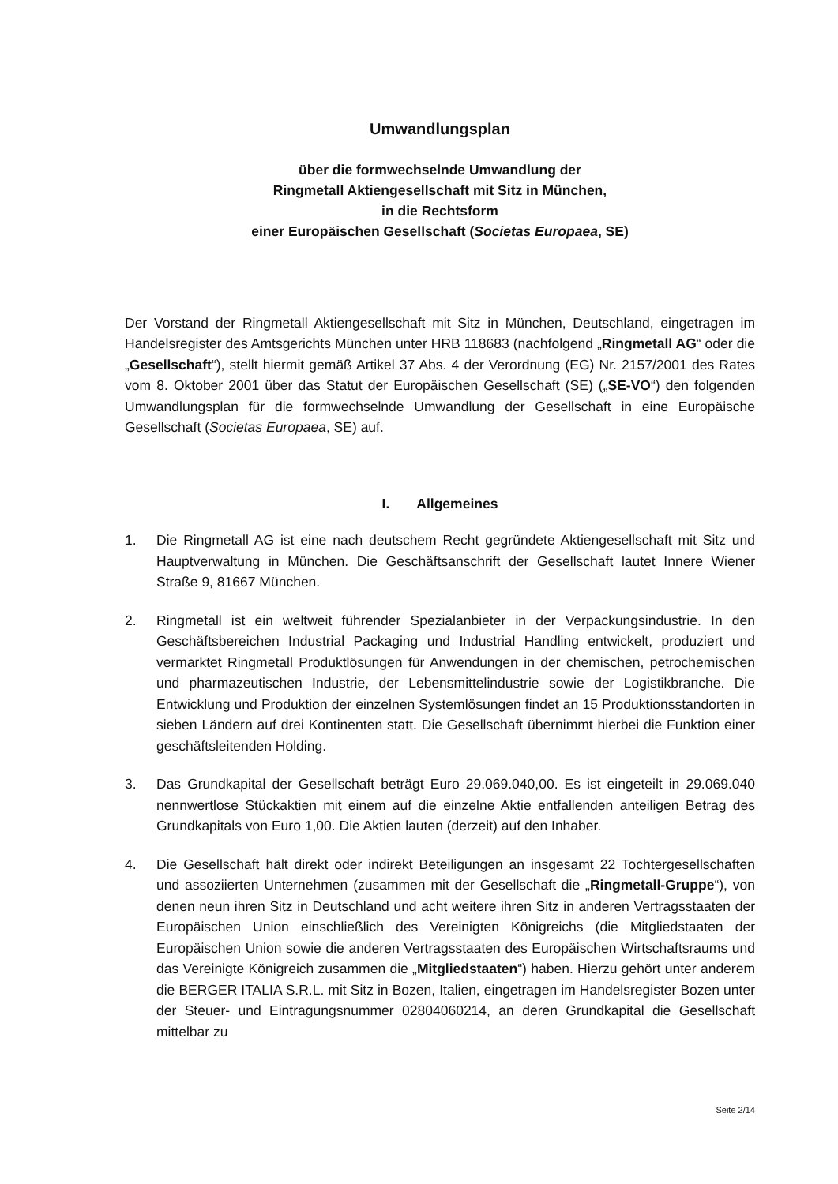Umwandlungsplan
über die formwechselnde Umwandlung der
Ringmetall Aktiengesellschaft mit Sitz in München,
in die Rechtsform
einer Europäischen Gesellschaft (Societas Europaea, SE)
Der Vorstand der Ringmetall Aktiengesellschaft mit Sitz in München, Deutschland, eingetragen im Handelsregister des Amtsgerichts München unter HRB 118683 (nachfolgend „Ringmetall AG“ oder die „Gesellschaft“), stellt hiermit gemäß Artikel 37 Abs. 4 der Verordnung (EG) Nr. 2157/2001 des Rates vom 8. Oktober 2001 über das Statut der Europäischen Gesellschaft (SE) („SE-VO“) den folgenden Umwandlungsplan für die formwechselnde Umwandlung der Gesellschaft in eine Europäische Gesellschaft (Societas Europaea, SE) auf.
I. Allgemeines
1. Die Ringmetall AG ist eine nach deutschem Recht gegründete Aktiengesellschaft mit Sitz und Hauptverwaltung in München. Die Geschäftsanschrift der Gesellschaft lautet Innere Wiener Straße 9, 81667 München.
2. Ringmetall ist ein weltweit führender Spezialanbieter in der Verpackungsindustrie. In den Geschäftsbereichen Industrial Packaging und Industrial Handling entwickelt, produziert und vermarktet Ringmetall Produktlösungen für Anwendungen in der chemischen, petrochemischen und pharmazeutischen Industrie, der Lebensmittelindustrie sowie der Logistikbranche. Die Entwicklung und Produktion der einzelnen Systemlösungen findet an 15 Produktionsstandorten in sieben Ländern auf drei Kontinenten statt. Die Gesellschaft übernimmt hierbei die Funktion einer geschäftsleitenden Holding.
3. Das Grundkapital der Gesellschaft beträgt Euro 29.069.040,00. Es ist eingeteilt in 29.069.040 nennwertlose Stückaktien mit einem auf die einzelne Aktie entfallenden anteiligen Betrag des Grundkapitals von Euro 1,00. Die Aktien lauten (derzeit) auf den Inhaber.
4. Die Gesellschaft hält direkt oder indirekt Beteiligungen an insgesamt 22 Tochtergesellschaften und assoziierten Unternehmen (zusammen mit der Gesellschaft die „Ringmetall-Gruppe“), von denen neun ihren Sitz in Deutschland und acht weitere ihren Sitz in anderen Vertragsstaaten der Europäischen Union einschließlich des Vereinigten Königreichs (die Mitgliedstaaten der Europäischen Union sowie die anderen Vertragsstaaten des Europäischen Wirtschaftsraums und das Vereinigte Königreich zusammen die „Mitgliedstaaten“) haben. Hierzu gehört unter anderem die BERGER ITALIA S.R.L. mit Sitz in Bozen, Italien, eingetragen im Handelsregister Bozen unter der Steuer- und Eintragungsnummer 02804060214, an deren Grundkapital die Gesellschaft mittelbar zu
Seite 2/14